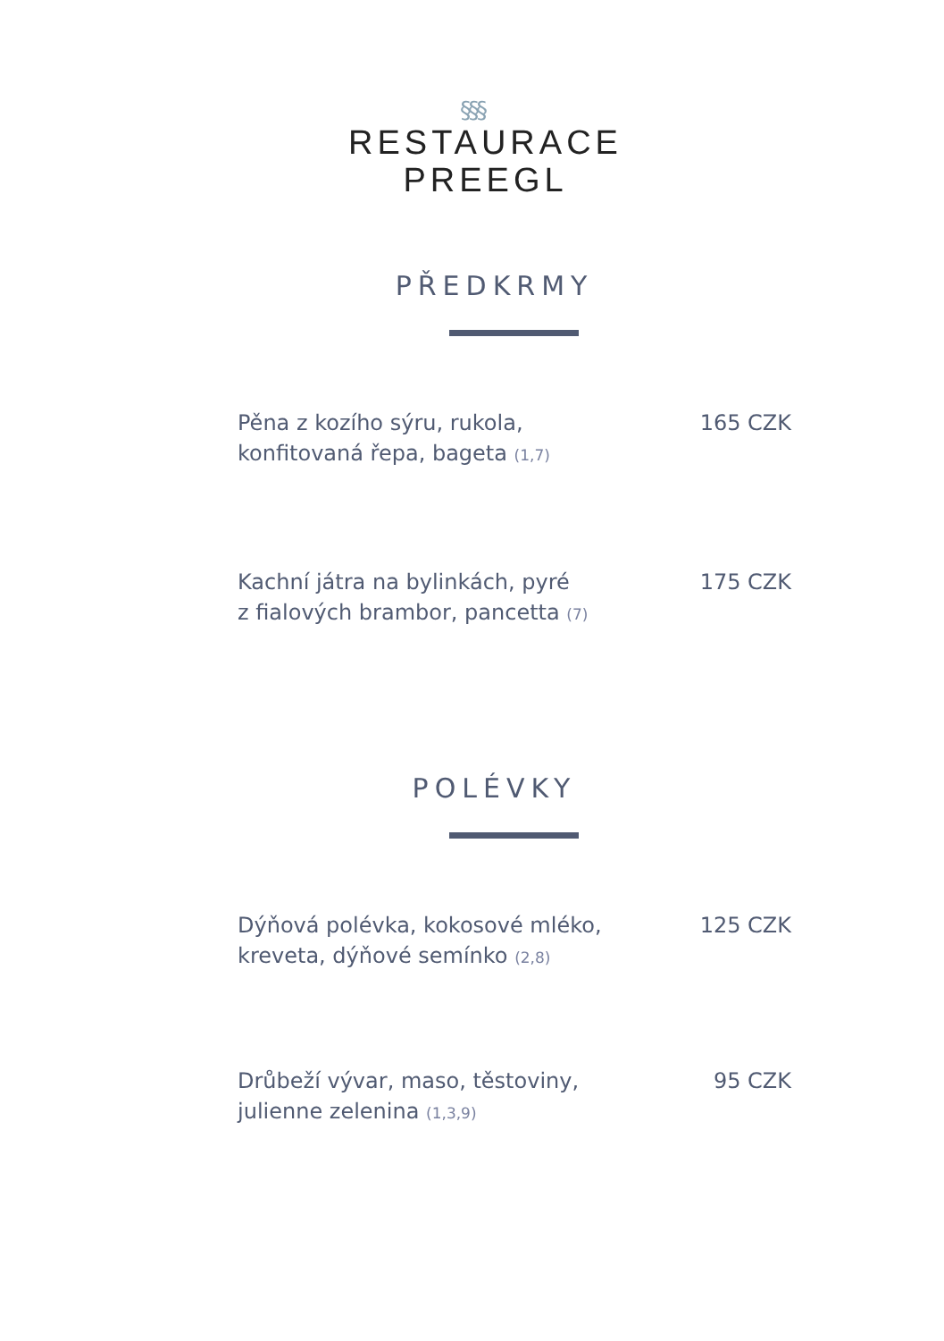§§§
RESTAURACE
PREEGL
PŘEDKRMY
Pěna z kozího sýru, rukola,
konfitovaná řepa, bageta (1,7)
165 CZK
Kachní játra na bylinkách, pyré
z fialových brambor, pancetta (7)
175 CZK
POLÉVKY
Dýňová polévka, kokosové mléko,
kreveta, dýňové semínko (2,8)
125 CZK
Drůbeží vývar, maso, těstoviny,
julienne zelenina (1,3,9)
95 CZK